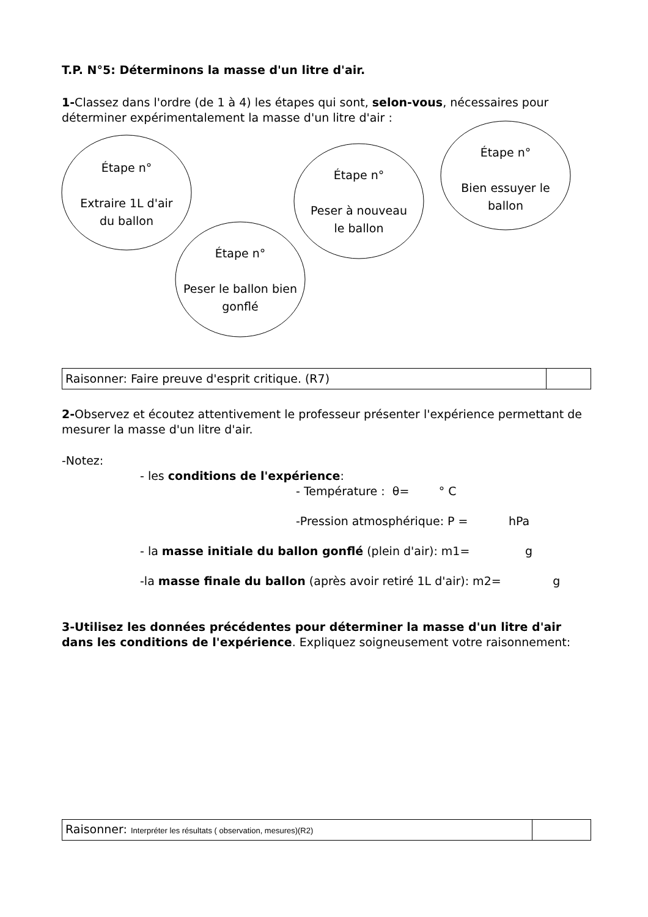T.P. N°5: Déterminons la masse d'un litre d'air.
1-Classez dans l'ordre (de 1 à 4) les étapes qui sont, selon-vous, nécessaires pour déterminer expérimentalement la masse d'un litre d'air :
Étape n°
Extraire 1L d'air
du ballon
Étape n°
Peser à nouveau
le ballon
Étape n°
Bien essuyer le
ballon
Étape n°
Peser le ballon bien
gonflé
| Raisonner: Faire preuve d'esprit critique. (R7) | |
2-Observez et écoutez attentivement le professeur présenter l'expérience permettant de mesurer la masse d'un litre d'air.
-Notez:
- les conditions de l'expérience:
- Température : θ= ° C
-Pression atmosphérique: P = hPa
- la masse initiale du ballon gonflé (plein d'air): m1= g
-la masse finale du ballon (après avoir retiré 1L d'air): m2= g
3-Utilisez les données précédentes pour déterminer la masse d'un litre d'air dans les conditions de l'expérience. Expliquez soigneusement votre raisonnement:
| Raisonner: Interpréter les résultats ( observation, mesures)(R2) | |